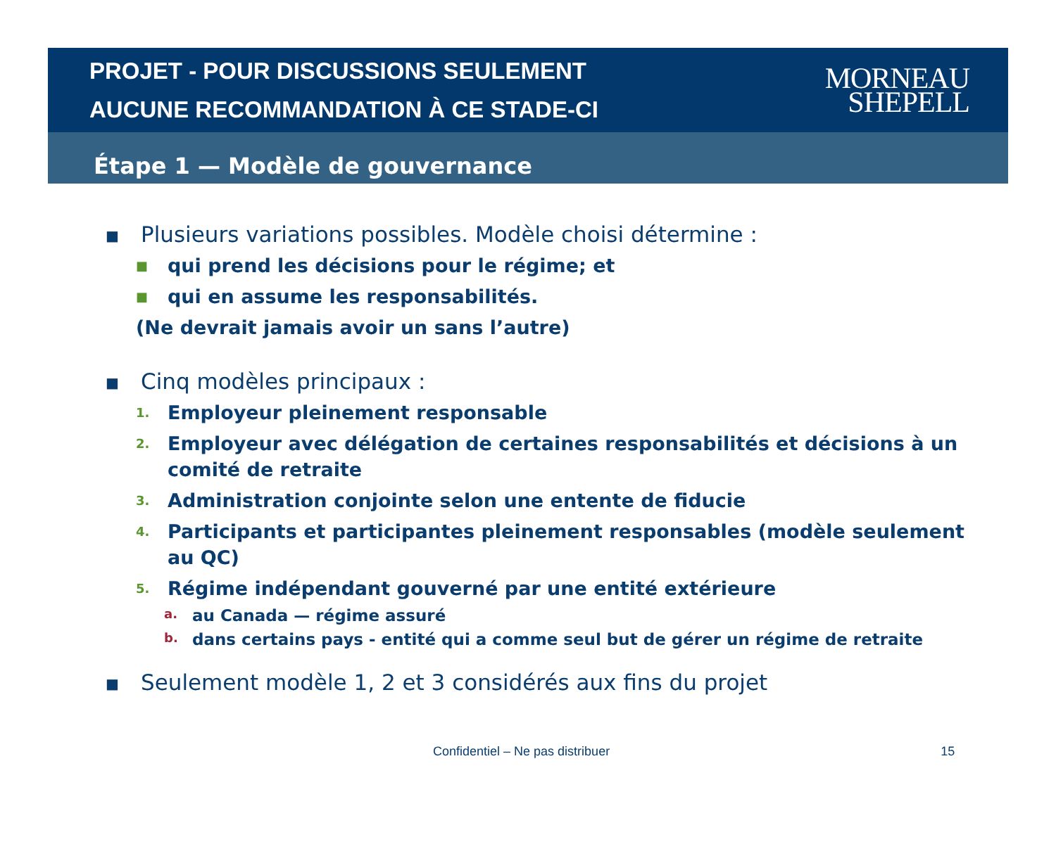PROJET - POUR DISCUSSIONS SEULEMENT
AUCUNE RECOMMANDATION À CE STADE-CI
MORNEAU
SHEPELL
Étape 1 — Modèle de gouvernance
■ Plusieurs variations possibles. Modèle choisi détermine :
■ qui prend les décisions pour le régime; et
■ qui en assume les responsabilités.
(Ne devrait jamais avoir un sans l’autre)
■ Cinq modèles principaux :
1. Employeur pleinement responsable
2. Employeur avec délégation de certaines responsabilités et décisions à un comité de retraite
3. Administration conjointe selon une entente de fiducie
4. Participants et participantes pleinement responsables (modèle seulement au QC)
5. Régime indépendant gouverné par une entité extérieure
a. au Canada — régime assuré
b. dans certains pays - entité qui a comme seul but de gérer un régime de retraite
■ Seulement modèle 1, 2 et 3 considérés aux fins du projet
Confidentiel – Ne pas distribuer 15